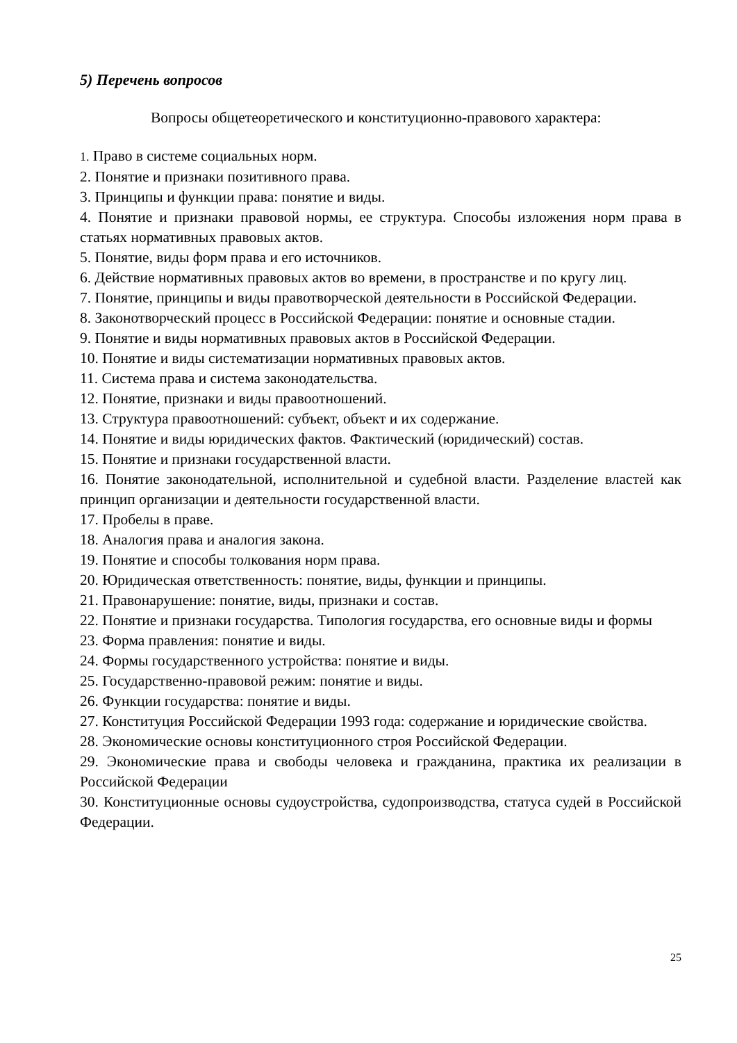5) Перечень вопросов
Вопросы общетеоретического и конституционно-правового характера:
1. Право в системе социальных норм.
2. Понятие и признаки позитивного права.
3. Принципы и функции права: понятие и виды.
4. Понятие и признаки правовой нормы, ее структура. Способы изложения норм права в статьях нормативных правовых актов.
5. Понятие, виды форм права и его источников.
6. Действие нормативных правовых актов во времени, в пространстве и по кругу лиц.
7. Понятие, принципы и виды правотворческой деятельности в Российской Федерации.
8. Законотворческий процесс в Российской Федерации: понятие и основные стадии.
9. Понятие и виды нормативных правовых актов в Российской Федерации.
10. Понятие и виды систематизации нормативных правовых актов.
11. Система права и система законодательства.
12. Понятие, признаки и виды правоотношений.
13. Структура правоотношений: субъект, объект и их содержание.
14. Понятие и виды юридических фактов. Фактический (юридический) состав.
15. Понятие и признаки государственной власти.
16. Понятие законодательной, исполнительной и судебной власти. Разделение властей как принцип организации и деятельности государственной власти.
17. Пробелы в праве.
18. Аналогия права и аналогия закона.
19. Понятие и способы толкования норм права.
20. Юридическая ответственность: понятие, виды, функции и принципы.
21. Правонарушение: понятие, виды, признаки и состав.
22. Понятие и признаки государства. Типология государства, его основные виды и формы
23. Форма правления: понятие и виды.
24. Формы государственного устройства: понятие и виды.
25. Государственно-правовой режим: понятие и виды.
26. Функции государства: понятие и виды.
27. Конституция Российской Федерации 1993 года: содержание и юридические свойства.
28. Экономические основы конституционного строя Российской Федерации.
29. Экономические права и свободы человека и гражданина, практика их реализации в Российской Федерации
30. Конституционные основы судоустройства, судопроизводства, статуса судей в Российской Федерации.
25